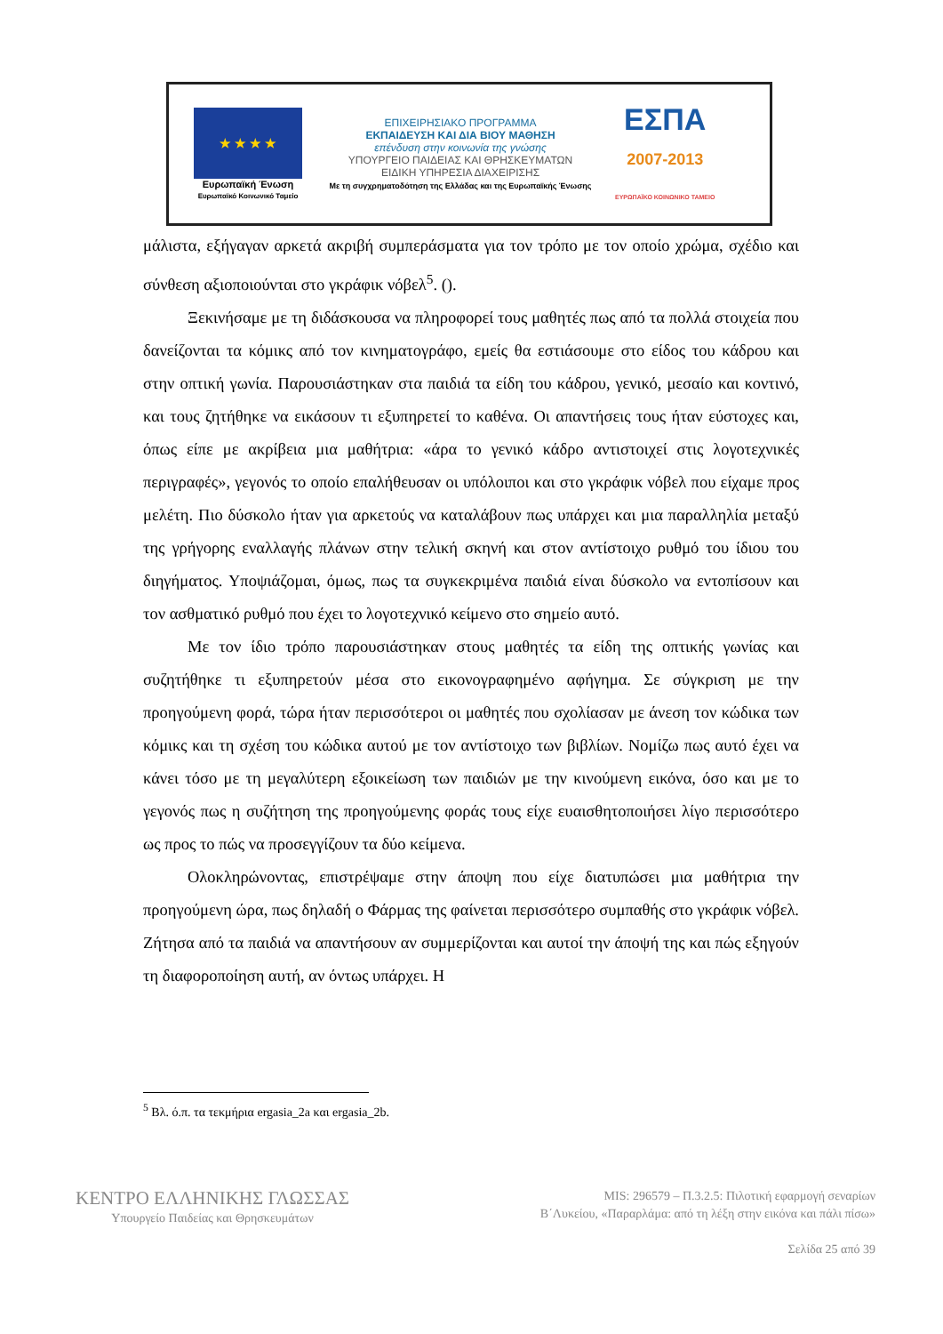★ ★ ★ ★
Ευρωπαϊκή Ένωση
Ευρωπαϊκό Κοινωνικό Ταμείο
ΕΠΙΧΕΙΡΗΣΙΑΚΟ ΠΡΟΓΡΑΜΜΑ
ΕΚΠΑΙΔΕΥΣΗ ΚΑΙ ΔΙΑ ΒΙΟΥ ΜΑΘΗΣΗ
επένδυση στην κοινωνία της γνώσης
ΥΠΟΥΡΓΕΙΟ ΠΑΙΔΕΙΑΣ ΚΑΙ ΘΡΗΣΚΕΥΜΑΤΩΝ
ΕΙΔΙΚΗ ΥΠΗΡΕΣΙΑ ΔΙΑΧΕΙΡΙΣΗΣ
Με τη συγχρηματοδότηση της Ελλάδας και της Ευρωπαϊκής Ένωσης
ΕΣΠΑ
2007-2013
ΕΥΡΩΠΑΪΚΟ ΚΟΙΝΩΝΙΚΟ ΤΑΜΕΙΟ
μάλιστα, εξήγαγαν αρκετά ακριβή συμπεράσματα για τον τρόπο με τον οποίο χρώμα, σχέδιο και σύνθεση αξιοποιούνται στο γκράφικ νόβελ<sup>5</sup>. ().
Ξεκινήσαμε με τη διδάσκουσα να πληροφορεί τους μαθητές πως από τα πολλά στοιχεία που δανείζονται τα κόμικς από τον κινηματογράφο, εμείς θα εστιάσουμε στο είδος του κάδρου και στην οπτική γωνία. Παρουσιάστηκαν στα παιδιά τα είδη του κάδρου, γενικό, μεσαίο και κοντινό, και τους ζητήθηκε να εικάσουν τι εξυπηρετεί το καθένα. Οι απαντήσεις τους ήταν εύστοχες και, όπως είπε με ακρίβεια μια μαθήτρια: «άρα το γενικό κάδρο αντιστοιχεί στις λογοτεχνικές περιγραφές», γεγονός το οποίο επαλήθευσαν οι υπόλοιποι και στο γκράφικ νόβελ που είχαμε προς μελέτη. Πιο δύσκολο ήταν για αρκετούς να καταλάβουν πως υπάρχει και μια παραλληλία μεταξύ της γρήγορης εναλλαγής πλάνων στην τελική σκηνή και στον αντίστοιχο ρυθμό του ίδιου του διηγήματος. Υποψιάζομαι, όμως, πως τα συγκεκριμένα παιδιά είναι δύσκολο να εντοπίσουν και τον ασθματικό ρυθμό που έχει το λογοτεχνικό κείμενο στο σημείο αυτό.
Με τον ίδιο τρόπο παρουσιάστηκαν στους μαθητές τα είδη της οπτικής γωνίας και συζητήθηκε τι εξυπηρετούν μέσα στο εικονογραφημένο αφήγημα. Σε σύγκριση με την προηγούμενη φορά, τώρα ήταν περισσότεροι οι μαθητές που σχολίασαν με άνεση τον κώδικα των κόμικς και τη σχέση του κώδικα αυτού με τον αντίστοιχο των βιβλίων. Νομίζω πως αυτό έχει να κάνει τόσο με τη μεγαλύτερη εξοικείωση των παιδιών με την κινούμενη εικόνα, όσο και με το γεγονός πως η συζήτηση της προηγούμενης φοράς τους είχε ευαισθητοποιήσει λίγο περισσότερο ως προς το πώς να προσεγγίζουν τα δύο κείμενα.
Ολοκληρώνοντας, επιστρέψαμε στην άποψη που είχε διατυπώσει μια μαθήτρια την προηγούμενη ώρα, πως δηλαδή ο Φάρμας της φαίνεται περισσότερο συμπαθής στο γκράφικ νόβελ. Ζήτησα από τα παιδιά να απαντήσουν αν συμμερίζονται και αυτοί την άποψή της και πώς εξηγούν τη διαφοροποίηση αυτή, αν όντως υπάρχει. Η
<sup>5</sup> Βλ. ό.π. τα τεκμήρια ergasia_2a και ergasia_2b.
ΚΕΝΤΡΟ ΕΛΛΗΝΙΚΗΣ ΓΛΩΣΣΑΣ
Υπουργείο Παιδείας και Θρησκευμάτων
MIS: 296579 – Π.3.2.5: Πιλοτική εφαρμογή σεναρίων
Β΄Λυκείου, «Παραρλάμα: από τη λέξη στην εικόνα και πάλι πίσω»
Σελίδα 25 από 39